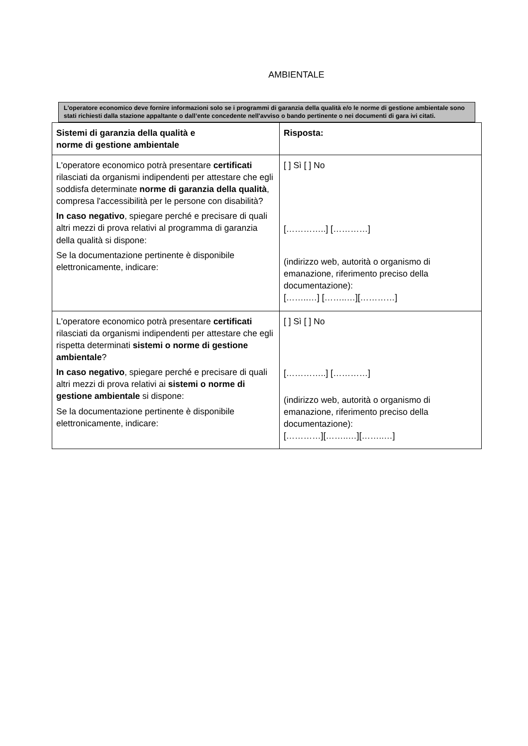AMBIENTALE
L'operatore economico deve fornire informazioni solo se i programmi di garanzia della qualità e/o le norme di gestione ambientale sono stati richiesti dalla stazione appaltante o dall’ente concedente nell'avviso o bando pertinente o nei documenti di gara ivi citati.
| Sistemi di garanzia della qualità e norme di gestione ambientale | Risposta: |
| --- | --- |
| L'operatore economico potrà presentare certificati rilasciati da organismi indipendenti per attestare che egli soddisfa determinate norme di garanzia della qualità , compresa l'accessibilità per le persone con disabilità? In caso negativo , spiegare perché e precisare di quali altri mezzi di prova relativi al programma di garanzia della qualità si dispone: Se la documentazione pertinente è disponibile elettronicamente, indicare: | [ ] Sì [ ] No […………..] […………] (indirizzo web, autorità o organismo di emanazione, riferimento preciso della documentazione): [……..…] [……..…][…………] |
| L'operatore economico potrà presentare certificati rilasciati da organismi indipendenti per attestare che egli rispetta determinati sistemi o norme di gestione ambientale ? In caso negativo , spiegare perché e precisare di quali altri mezzi di prova relativi ai sistemi o norme di gestione ambientale si dispone: Se la documentazione pertinente è disponibile elettronicamente, indicare: | [ ] Sì [ ] No […………..] […………] (indirizzo web, autorità o organismo di emanazione, riferimento preciso della documentazione): […………][……..…][……..…] |